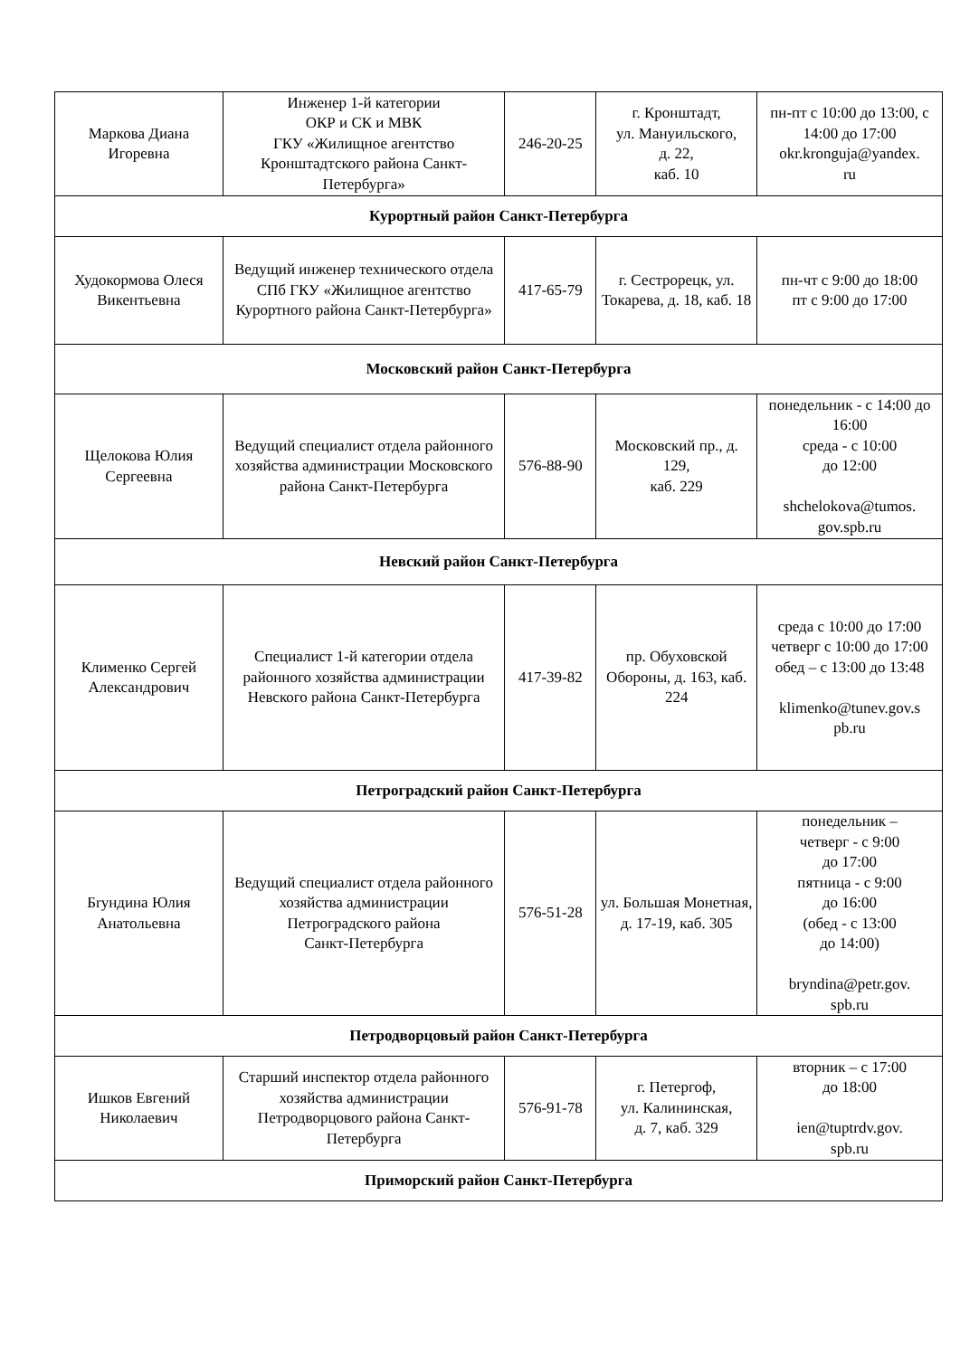| Маркова Диана Игоревна | Инженер 1-й категории ОКР и СК и МВК ГКУ «Жилищное агентство Кронштадтского района Санкт-Петербурга» | 246-20-25 | г. Кронштадт, ул. Мануильского, д. 22, каб. 10 | пн-пт с 10:00 до 13:00, с 14:00 до 17:00 okr.kronguja@yandex. ru |
| Курортный район Санкт-Петербурга | | | | |
| Худокормова Олеся Викентьевна | Ведущий инженер технического отдела СПб ГКУ «Жилищное агентство Курортного района Санкт-Петербурга» | 417-65-79 | г. Сестрорецк, ул. Токарева, д. 18, каб. 18 | пн-чт с 9:00 до 18:00 пт с 9:00 до 17:00 |
| Московский район Санкт-Петербурга | | | | |
| Щелокова Юлия Сергеевна | Ведущий специалист отдела районного хозяйства администрации Московского района Санкт-Петербурга | 576-88-90 | Московский пр., д. 129, каб. 229 | понедельник - с 14:00 до 16:00 среда - с 10:00 до 12:00 shchelokova@tumos. gov.spb.ru |
| Невский район Санкт-Петербурга | | | | |
| Клименко Сергей Александрович | Специалист 1-й категории отдела районного хозяйства администрации Невского района Санкт-Петербурга | 417-39-82 | пр. Обуховской Обороны, д. 163, каб. 224 | среда с 10:00 до 17:00 четверг с 10:00 до 17:00 обед – с 13:00 до 13:48 klimenko@tunev.gov.s pb.ru |
| Петроградский район Санкт-Петербурга | | | | |
| Бryндина Юлия Анатольевна | Ведущий специалист отдела районного хозяйства администрации Петроградского района Санкт-Петербурга | 576-51-28 | ул. Большая Монетная, д. 17-19, каб. 305 | понедельник – четверг - с 9:00 до 17:00 пятница - с 9:00 до 16:00 (обед - с 13:00 до 14:00) bryndina@petr.gov. spb.ru |
| Петродворцовый район Санкт-Петербурга | | | | |
| Ишков Евгений Николаевич | Старший инспектор отдела районного хозяйства администрации Петродворцового района Санкт-Петербурга | 576-91-78 | г. Петергоф, ул. Калининская, д. 7, каб. 329 | вторник – с 17:00 до 18:00 ien@tuptrdv.gov. spb.ru |
| Приморский район Санкт-Петербурга | | | | |